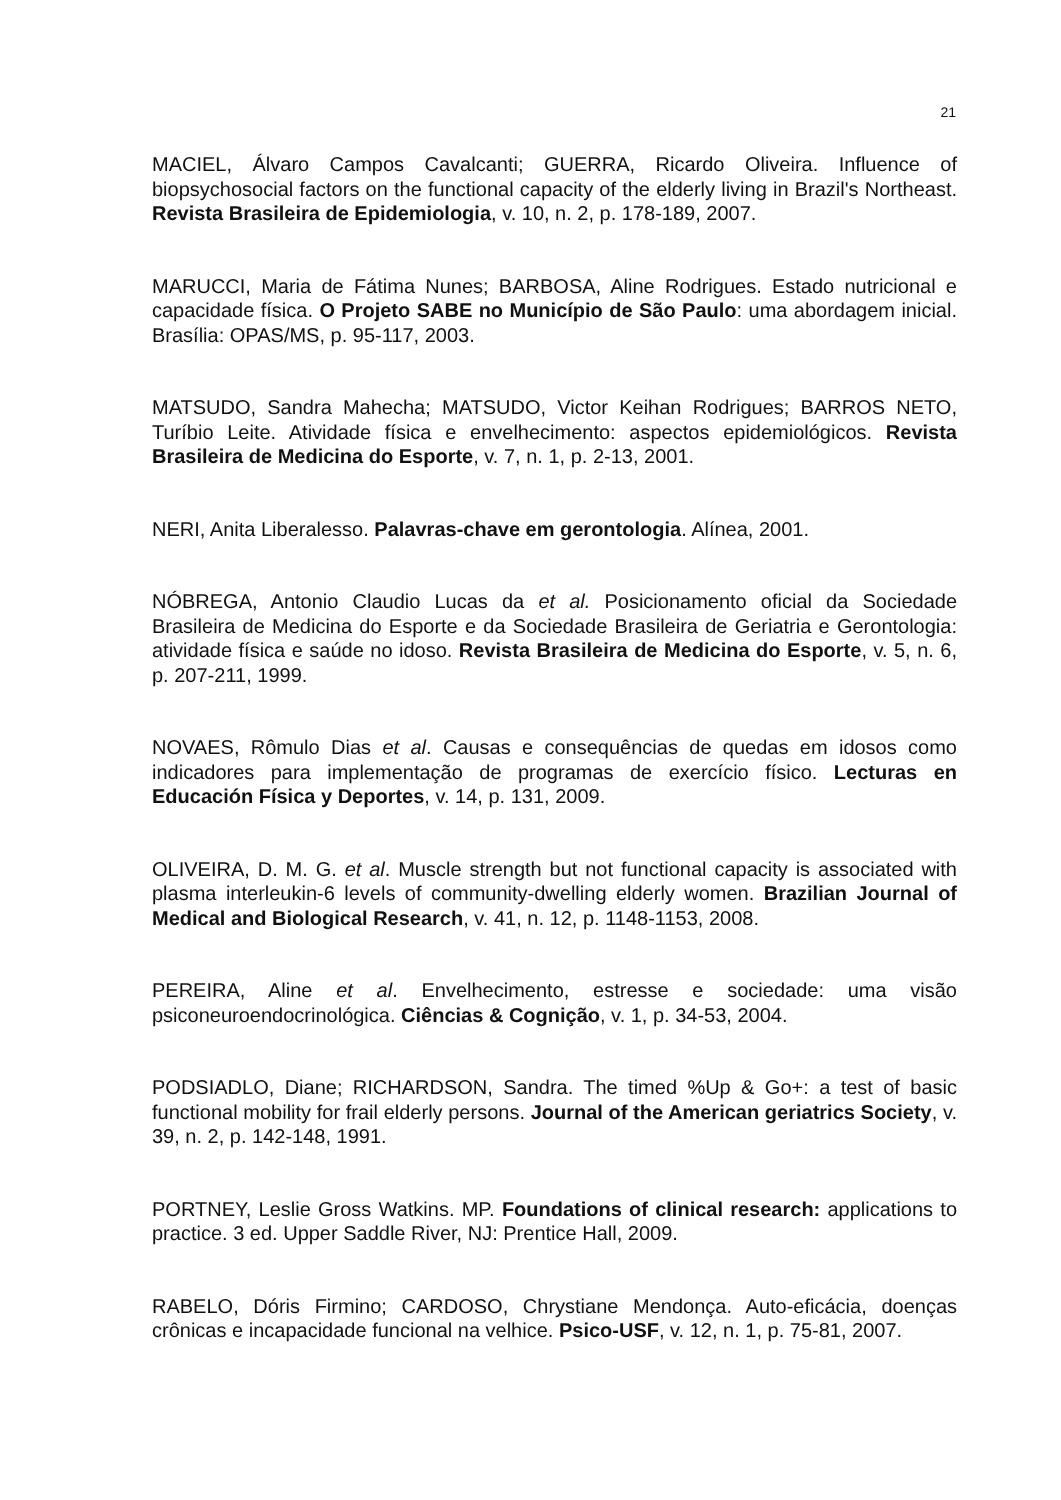21
MACIEL, Álvaro Campos Cavalcanti; GUERRA, Ricardo Oliveira. Influence of biopsychosocial factors on the functional capacity of the elderly living in Brazil's Northeast. Revista Brasileira de Epidemiologia, v. 10, n. 2, p. 178-189, 2007.
MARUCCI, Maria de Fátima Nunes; BARBOSA, Aline Rodrigues. Estado nutricional e capacidade física. O Projeto SABE no Município de São Paulo: uma abordagem inicial. Brasília: OPAS/MS, p. 95-117, 2003.
MATSUDO, Sandra Mahecha; MATSUDO, Victor Keihan Rodrigues; BARROS NETO, Turíbio Leite. Atividade física e envelhecimento: aspectos epidemiológicos. Revista Brasileira de Medicina do Esporte, v. 7, n. 1, p. 2-13, 2001.
NERI, Anita Liberalesso. Palavras-chave em gerontologia. Alínea, 2001.
NÓBREGA, Antonio Claudio Lucas da et al. Posicionamento oficial da Sociedade Brasileira de Medicina do Esporte e da Sociedade Brasileira de Geriatria e Gerontologia: atividade física e saúde no idoso. Revista Brasileira de Medicina do Esporte, v. 5, n. 6, p. 207-211, 1999.
NOVAES, Rômulo Dias et al. Causas e consequências de quedas em idosos como indicadores para implementação de programas de exercício físico. Lecturas en Educación Física y Deportes, v. 14, p. 131, 2009.
OLIVEIRA, D. M. G. et al. Muscle strength but not functional capacity is associated with plasma interleukin-6 levels of community-dwelling elderly women. Brazilian Journal of Medical and Biological Research, v. 41, n. 12, p. 1148-1153, 2008.
PEREIRA, Aline et al. Envelhecimento, estresse e sociedade: uma visão psiconeuroendocrinológica. Ciências & Cognição, v. 1, p. 34-53, 2004.
PODSIADLO, Diane; RICHARDSON, Sandra. The timed %Up & Go+: a test of basic functional mobility for frail elderly persons. Journal of the American geriatrics Society, v. 39, n. 2, p. 142-148, 1991.
PORTNEY, Leslie Gross Watkins. MP. Foundations of clinical research: applications to practice. 3 ed. Upper Saddle River, NJ: Prentice Hall, 2009.
RABELO, Dóris Firmino; CARDOSO, Chrystiane Mendonça. Auto-eficácia, doenças crônicas e incapacidade funcional na velhice. Psico-USF, v. 12, n. 1, p. 75-81, 2007.